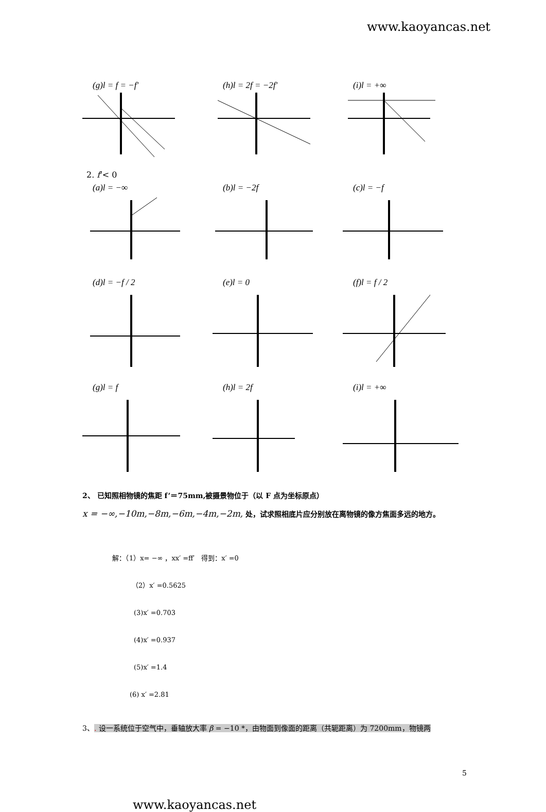www.kaoyancas.net
(g)l = f = −f' (h)l = 2f = −2f' (i)l = +∞
2. f'< 0
(a)l = −∞ (b)l = −2f (c)l = −f
(d)l = −f / 2 (e)l = 0 (f)l = f / 2
(g)l = f (h)l = 2f (i)l = +∞
2、 已知照相物镜的焦距 f’＝75mm,被摄景物位于（以 F 点为坐标原点）
x = −∞,−10m,−8m,−6m,−4m,−2m, 处，试求照相底片应分别放在离物镜的像方焦面多远的地方。
解：（1）x= −∞ ，xx′ =ff′　得到：x′ =0
（2）x′ =0.5625
(3)x′ =0.703
(4)x′ =0.937
(5)x′ =1.4
(6) x′ =2.81
3、. 设一系统位于空气中，垂轴放大率 β = −10 *，由物面到像面的距离（共轭距离）为 7200mm，物镜两
5
www.kaoyancas.net